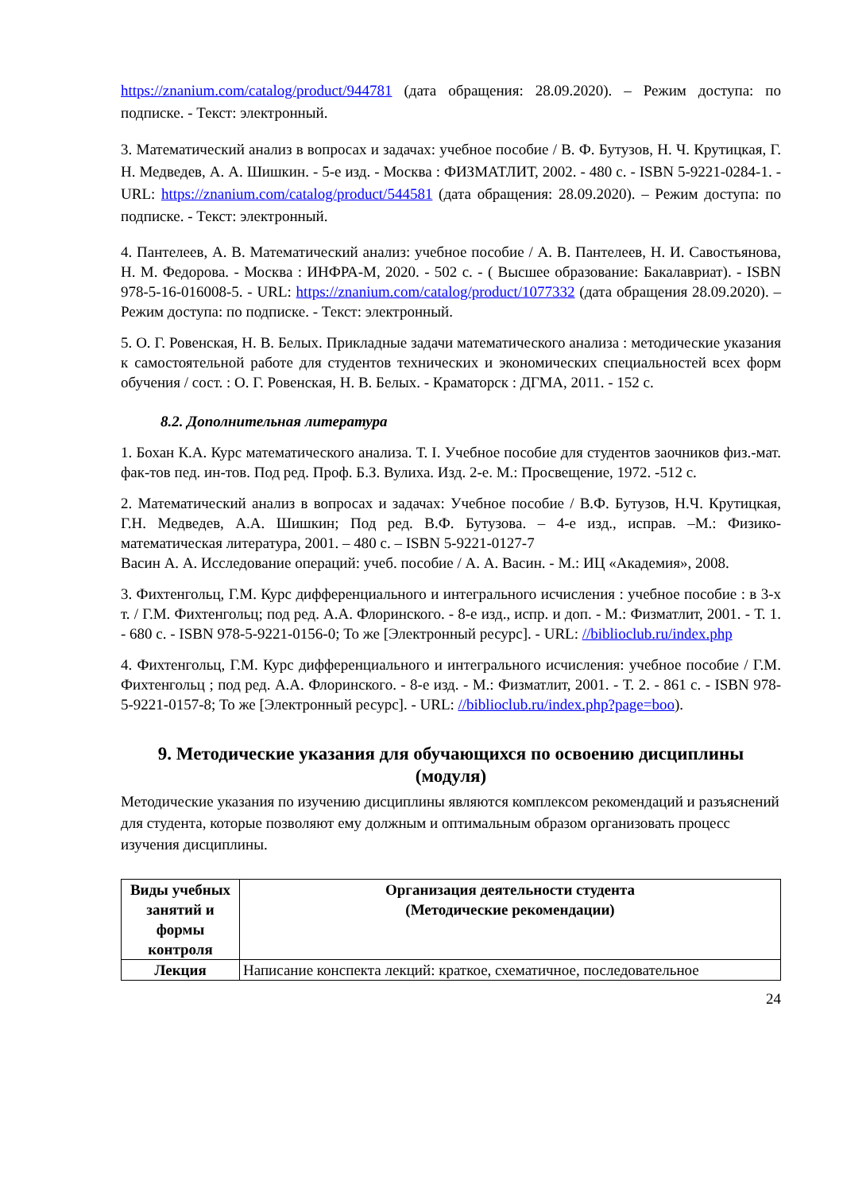https://znanium.com/catalog/product/944781 (дата обращения: 28.09.2020). – Режим доступа: по подписке. - Текст: электронный.
3. Математический анализ в вопросах и задачах: учебное пособие / В. Ф. Бутузов, Н. Ч. Крутицкая, Г. Н. Медведев, А. А. Шишкин. - 5-е изд. - Москва : ФИЗМАТЛИТ, 2002. - 480 с. - ISBN 5-9221-0284-1. - URL: https://znanium.com/catalog/product/544581 (дата обращения: 28.09.2020). – Режим доступа: по подписке. - Текст: электронный.
4. Пантелеев, А. В. Математический анализ: учебное пособие / А. В. Пантелеев, Н. И. Савостьянова, Н. М. Федорова. - Москва : ИНФРА-М, 2020. - 502 с. - ( Высшее образование: Бакалавриат). - ISBN 978-5-16-016008-5. - URL: https://znanium.com/catalog/product/1077332 (дата обращения 28.09.2020). – Режим доступа: по подписке. - Текст: электронный.
5. О. Г. Ровенская, Н. В. Белых. Прикладные задачи математического анализа : методические указания к самостоятельной работе для студентов технических и экономических специальностей всех форм обучения / сост. : О. Г. Ровенская, Н. В. Белых. - Краматорск : ДГМА, 2011. - 152 с.
8.2. Дополнительная литература
1. Бохан К.А. Курс математического анализа. Т. I. Учебное пособие для студентов заочников физ.-мат. фак-тов пед. ин-тов. Под ред. Проф. Б.З. Вулиха. Изд. 2-е. М.: Просвещение, 1972. -512 с.
2. Математический анализ в вопросах и задачах: Учебное пособие / В.Ф. Бутузов, Н.Ч. Крутицкая, Г.Н. Медведев, А.А. Шишкин; Под ред. В.Ф. Бутузова. – 4-е изд., исправ. –М.: Физико-математическая литература, 2001. – 480 с. – ISBN 5-9221-0127-7
Васин А. А. Исследование операций: учеб. пособие / А. А. Васин. - М.: ИЦ «Академия», 2008.
3. Фихтенгольц, Г.М. Курс дифференциального и интегрального исчисления : учебное пособие : в 3-х т. / Г.М. Фихтенгольц; под ред. А.А. Флоринского. - 8-е изд., испр. и доп. - М.: Физматлит, 2001. - Т. 1. - 680 с. - ISBN 978-5-9221-0156-0; То же [Электронный ресурс]. - URL: //biblioclub.ru/index.php
4. Фихтенгольц, Г.М. Курс дифференциального и интегрального исчисления: учебное пособие / Г.М. Фихтенгольц ; под ред. А.А. Флоринского. - 8-е изд. - М.: Физматлит, 2001. - Т. 2. - 861 с. - ISBN 978-5-9221-0157-8; То же [Электронный ресурс]. - URL: //biblioclub.ru/index.php?page=boo).
9. Методические указания для обучающихся по освоению дисциплины (модуля)
Методические указания по изучению дисциплины являются комплексом рекомендаций и разъяснений для студента, которые позволяют ему должным и оптимальным образом организовать процесс изучения дисциплины.
| Виды учебных занятий и формы контроля | Организация деятельности студента (Методические рекомендации) |
| --- | --- |
| Лекция | Написание конспекта лекций: краткое, схематичное, последовательное |
24